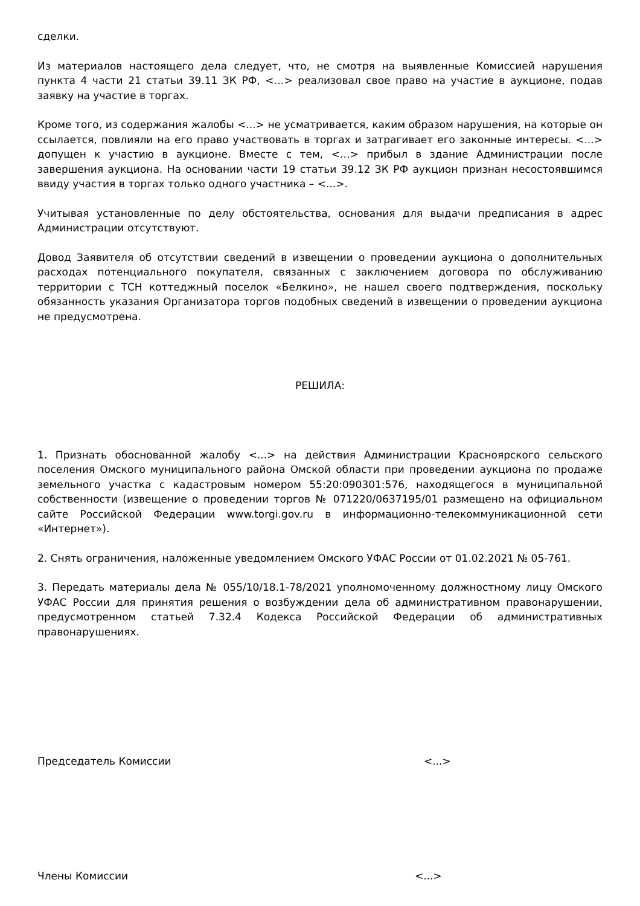сделки.
Из материалов настоящего дела следует, что, не смотря на выявленные Комиссией нарушения пункта 4 части 21 статьи 39.11 ЗК РФ, <…> реализовал свое право на участие в аукционе, подав заявку на участие в торгах.
Кроме того, из содержания жалобы <...> не усматривается, каким образом нарушения, на которые он ссылается, повлияли на его право участвовать в торгах и затрагивает его законные интересы. <...> допущен к участию в аукционе. Вместе с тем, <…> прибыл в здание Администрации после завершения аукциона. На основании части 19 статьи 39.12 ЗК РФ аукцион признан несостоявшимся ввиду участия в торгах только одного участника – <...>.
Учитывая установленные по делу обстоятельства, основания для выдачи предписания в адрес Администрации отсутствуют.
Довод Заявителя об отсутствии сведений в извещении о проведении аукциона о дополнительных расходах потенциального покупателя, связанных с заключением договора по обслуживанию территории с ТСН коттеджный поселок «Белкино», не нашел своего подтверждения, поскольку обязанность указания Организатора торгов подобных сведений в извещении о проведении аукциона не предусмотрена.
РЕШИЛА:
1. Признать обоснованной жалобу <...> на действия Администрации Красноярского сельского поселения Омского муниципального района Омской области при проведении аукциона по продаже земельного участка с кадастровым номером 55:20:090301:576, находящегося в муниципальной собственности (извещение о проведении торгов № 071220/0637195/01 размещено на официальном сайте Российской Федерации www.torgi.gov.ru в информационно-телекоммуникационной сети «Интернет»).
2. Снять ограничения, наложенные уведомлением Омского УФАС России от 01.02.2021 № 05-761.
3. Передать материалы дела № 055/10/18.1-78/2021 уполномоченному должностному лицу Омского УФАС России для принятия решения о возбуждении дела об административном правонарушении, предусмотренном статьей 7.32.4 Кодекса Российской Федерации об административных правонарушениях.
Председатель Комиссии <...>
Члены Комиссии <...>